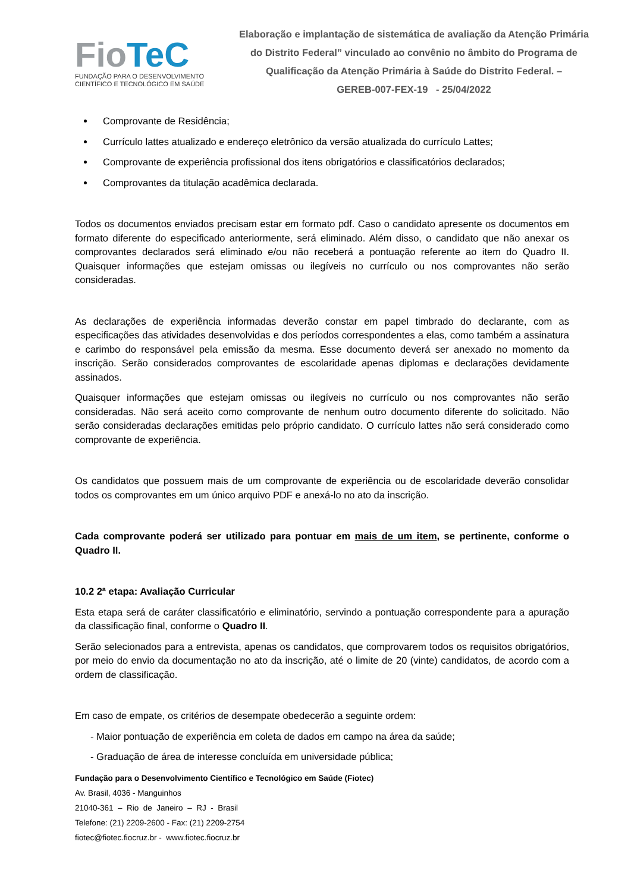FioTeC
FUNDAÇÃO PARA O DESENVOLVIMENTO
CIENTÍFICO E TECNOLÓGICO EM SAÚDE
Elaboração e implantação de sistemática de avaliação da Atenção Primária do Distrito Federal” vinculado ao convênio no âmbito do Programa de Qualificação da Atenção Primária à Saúde do Distrito Federal. –
GEREB-007-FEX-19 - 25/04/2022
Comprovante de Residência;
Currículo lattes atualizado e endereço eletrônico da versão atualizada do currículo Lattes;
Comprovante de experiência profissional dos itens obrigatórios e classificatórios declarados;
Comprovantes da titulação acadêmica declarada.
Todos os documentos enviados precisam estar em formato pdf. Caso o candidato apresente os documentos em formato diferente do especificado anteriormente, será eliminado. Além disso, o candidato que não anexar os comprovantes declarados será eliminado e/ou não receberá a pontuação referente ao item do Quadro II. Quaisquer informações que estejam omissas ou ilegíveis no currículo ou nos comprovantes não serão consideradas.
As declarações de experiência informadas deverão constar em papel timbrado do declarante, com as especificações das atividades desenvolvidas e dos períodos correspondentes a elas, como também a assinatura e carimbo do responsável pela emissão da mesma. Esse documento deverá ser anexado no momento da inscrição. Serão considerados comprovantes de escolaridade apenas diplomas e declarações devidamente assinados.
Quaisquer informações que estejam omissas ou ilegíveis no currículo ou nos comprovantes não serão consideradas. Não será aceito como comprovante de nenhum outro documento diferente do solicitado. Não serão consideradas declarações emitidas pelo próprio candidato. O currículo lattes não será considerado como comprovante de experiência.
Os candidatos que possuem mais de um comprovante de experiência ou de escolaridade deverão consolidar todos os comprovantes em um único arquivo PDF e anexá-lo no ato da inscrição.
Cada comprovante poderá ser utilizado para pontuar em mais de um item, se pertinente, conforme o Quadro II.
10.2 2ª etapa: Avaliação Curricular
Esta etapa será de caráter classificatório e eliminatório, servindo a pontuação correspondente para a apuração da classificação final, conforme o Quadro II.
Serão selecionados para a entrevista, apenas os candidatos, que comprovarem todos os requisitos obrigatórios, por meio do envio da documentação no ato da inscrição, até o limite de 20 (vinte) candidatos, de acordo com a ordem de classificação.
Em caso de empate, os critérios de desempate obedecerão a seguinte ordem:
- Maior pontuação de experiência em coleta de dados em campo na área da saúde;
- Graduação de área de interesse concluída em universidade pública;
Fundação para o Desenvolvimento Científico e Tecnológico em Saúde (Fiotec)
Av. Brasil, 4036 - Manguinhos
21040-361 – Rio de Janeiro – RJ - Brasil
Telefone: (21) 2209-2600 - Fax: (21) 2209-2754
fiotec@fiotec.fiocruz.br - www.fiotec.fiocruz.br